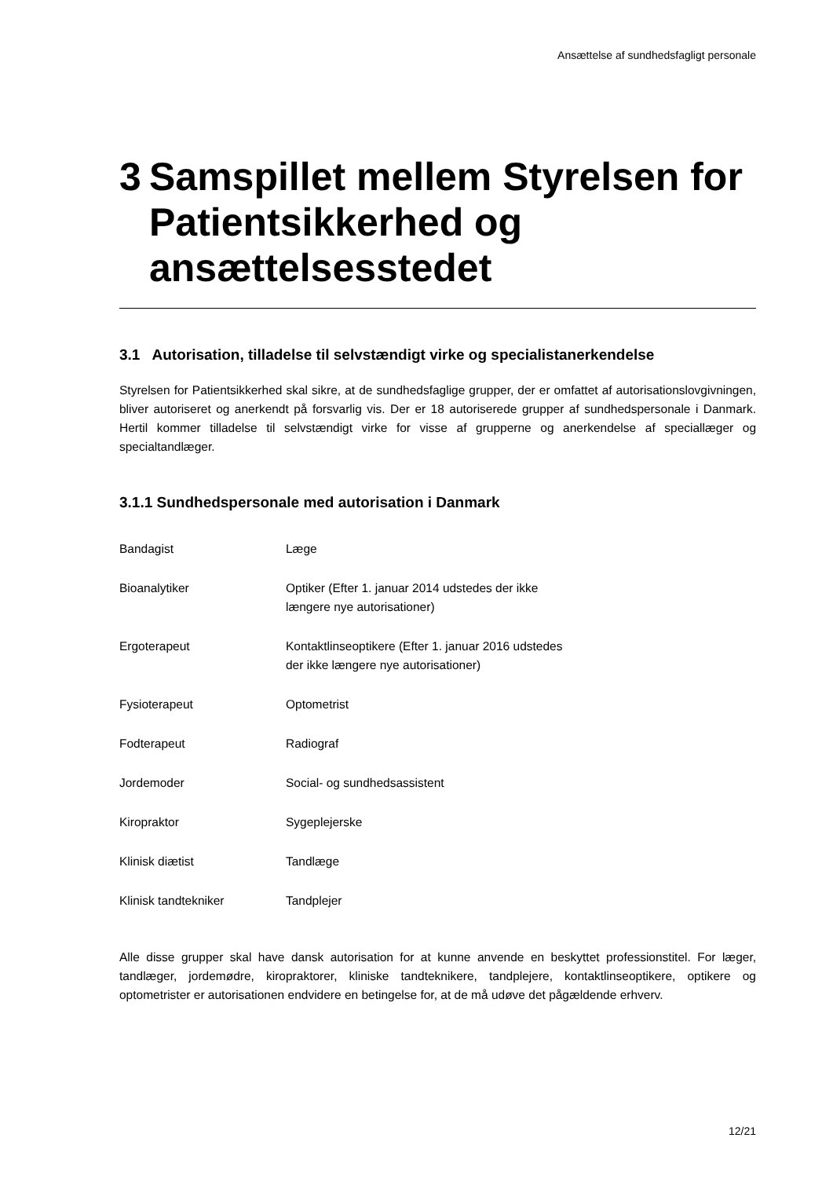Ansættelse af sundhedsfagligt personale
3 Samspillet mellem Styrelsen for Patientsikkerhed og ansættelsesstedet
3.1 Autorisation, tilladelse til selvstændigt virke og specialistanerkendelse
Styrelsen for Patientsikkerhed skal sikre, at de sundhedsfaglige grupper, der er omfattet af autorisationslovgivningen, bliver autoriseret og anerkendt på forsvarlig vis. Der er 18 autoriserede grupper af sundhedspersonale i Danmark. Hertil kommer tilladelse til selvstændigt virke for visse af grupperne og anerkendelse af speciallæger og specialtandlæger.
3.1.1 Sundhedspersonale med autorisation i Danmark
| Bandagist | Læge |
| Bioanalytiker | Optiker (Efter 1. januar 2014 udstedes der ikke længere nye autorisationer) |
| Ergoterapeut | Kontaktlinseoptikere (Efter 1. januar 2016 udstedes der ikke længere nye autorisationer) |
| Fysioterapeut | Optometrist |
| Fodterapeut | Radiograf |
| Jordemoder | Social- og sundhedsassistent |
| Kiropraktor | Sygeplejerske |
| Klinisk diætist | Tandlæge |
| Klinisk tandtekniker | Tandplejer |
Alle disse grupper skal have dansk autorisation for at kunne anvende en beskyttet professionstitel. For læger, tandlæger, jordemødre, kiropraktorer, kliniske tandteknikere, tandplejere, kontaktlinseoptikere, optikere og optometrister er autorisationen endvidere en betingelse for, at de må udøve det pågældende erhverv.
12/21